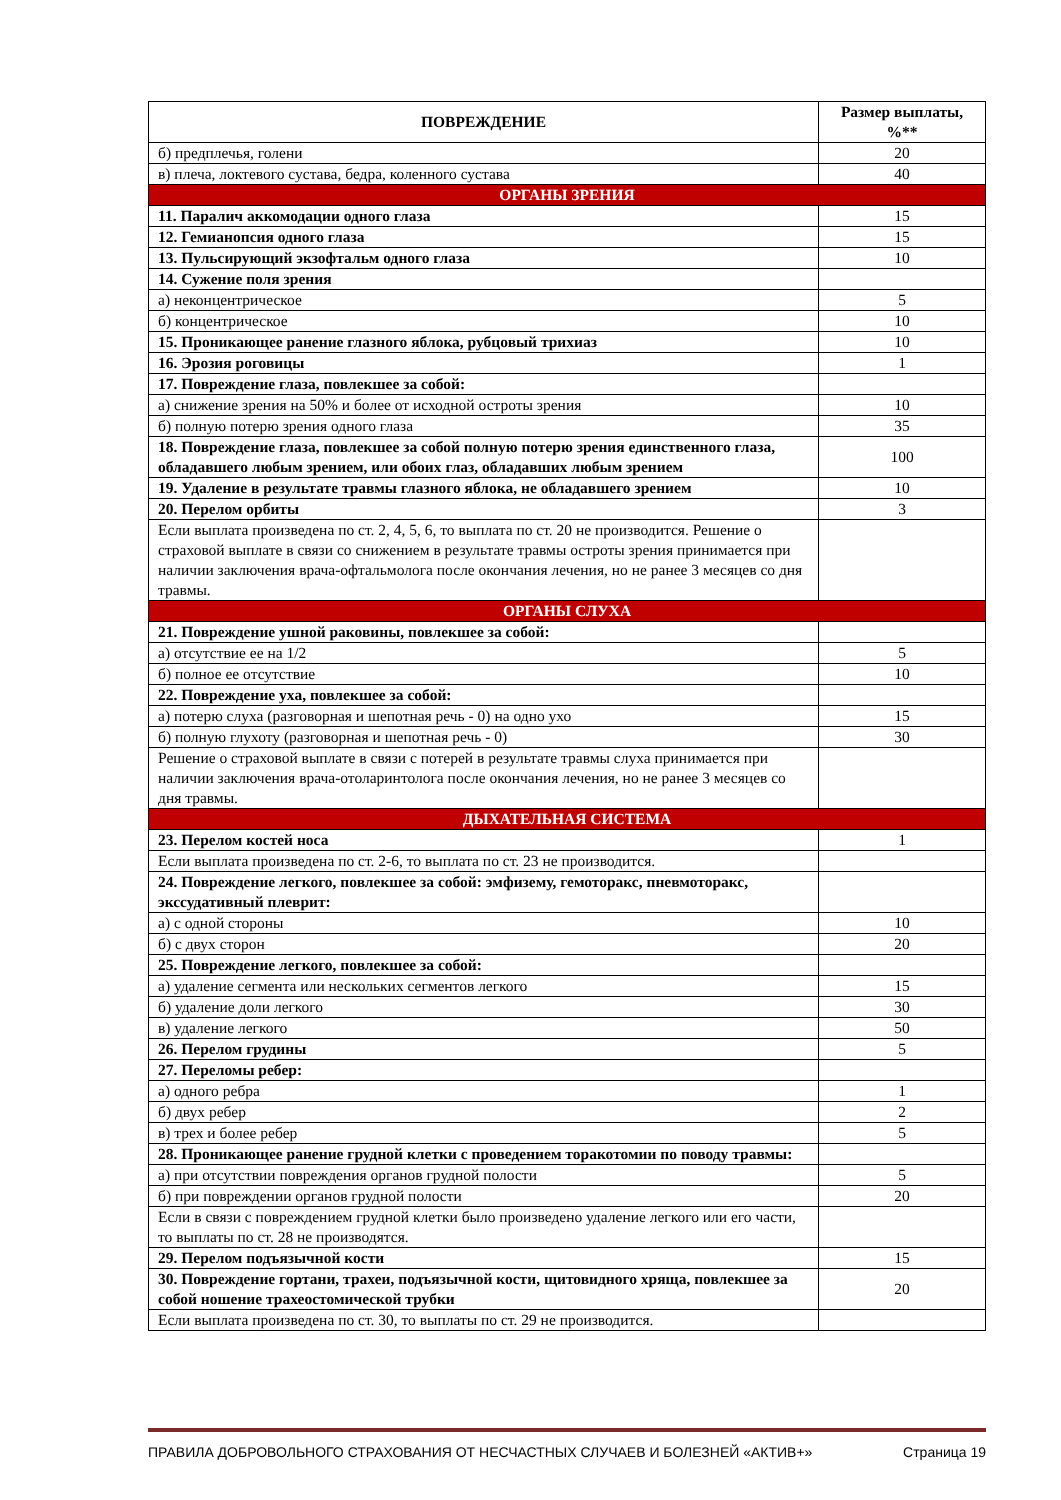| ПОВРЕЖДЕНИЕ | Размер выплаты, %** |
| --- | --- |
| б) предплечья, голени | 20 |
| в) плеча, локтевого сустава, бедра, коленного сустава | 40 |
| ОРГАНЫ ЗРЕНИЯ | |
| 11. Паралич аккомодации одного глаза | 15 |
| 12. Гемианопсия одного глаза | 15 |
| 13. Пульсирующий экзофтальм одного глаза | 10 |
| 14. Сужение поля зрения | |
| а) неконцентрическое | 5 |
| б) концентрическое | 10 |
| 15. Проникающее ранение глазного яблока, рубцовый трихиаз | 10 |
| 16. Эрозия роговицы | 1 |
| 17. Повреждение глаза, повлекшее за собой: | |
| а) снижение зрения на 50% и более от исходной остроты зрения | 10 |
| б) полную потерю зрения одного глаза | 35 |
| 18. Повреждение глаза, повлекшее за собой полную потерю зрения единственного глаза, обладавшего любым зрением, или обоих глаз, обладавших любым зрением | 100 |
| 19. Удаление в результате травмы глазного яблока, не обладавшего зрением | 10 |
| 20. Перелом орбиты | 3 |
| Если выплата произведена по ст. 2, 4, 5, 6, то выплата по ст. 20 не производится. Решение о страховой выплате в связи со снижением в результате травмы остроты зрения принимается при наличии заключения врача-офтальмолога после окончания лечения, но не ранее 3 месяцев со дня травмы. | |
| ОРГАНЫ СЛУХА | |
| 21. Повреждение ушной раковины, повлекшее за собой: | |
| а) отсутствие ее на 1/2 | 5 |
| б) полное ее отсутствие | 10 |
| 22. Повреждение уха, повлекшее за собой: | |
| а) потерю слуха (разговорная и шепотная речь - 0) на одно ухо | 15 |
| б) полную глухоту (разговорная и шепотная речь - 0) | 30 |
| Решение о страховой выплате в связи с потерей в результате травмы слуха принимается при наличии заключения врача-отоларинтолога после окончания лечения, но не ранее 3 месяцев со дня травмы. | |
| ДЫХАТЕЛЬНАЯ СИСТЕМА | |
| 23. Перелом костей носа | 1 |
| Если выплата произведена по ст. 2-6, то выплата по ст. 23 не производится. | |
| 24. Повреждение легкого, повлекшее за собой: эмфизему, гемоторакс, пневмоторакс, экссудативный плеврит: | |
| а) с одной стороны | 10 |
| б) с двух сторон | 20 |
| 25. Повреждение легкого, повлекшее за собой: | |
| а) удаление сегмента или нескольких сегментов легкого | 15 |
| б) удаление доли легкого | 30 |
| в) удаление легкого | 50 |
| 26. Перелом грудины | 5 |
| 27. Переломы ребер: | |
| а) одного ребра | 1 |
| б) двух ребер | 2 |
| в) трех и более ребер | 5 |
| 28. Проникающее ранение грудной клетки с проведением торакотомии по поводу травмы: | |
| а) при отсутствии повреждения органов грудной полости | 5 |
| б) при повреждении органов грудной полости | 20 |
| Если в связи с повреждением грудной клетки было произведено удаление легкого или его части, то выплаты по ст. 28 не производятся. | |
| 29. Перелом подъязычной кости | 15 |
| 30. Повреждение гортани, трахеи, подъязычной кости, щитовидного хряща, повлекшее за собой ношение трахеостомической трубки | 20 |
| Если выплата произведена по ст. 30, то выплаты по ст. 29 не производится. | |
ПРАВИЛА ДОБРОВОЛЬНОГО СТРАХОВАНИЯ ОТ НЕСЧАСТНЫХ СЛУЧАЕВ И БОЛЕЗНЕЙ «АКТИВ+» Страница 19